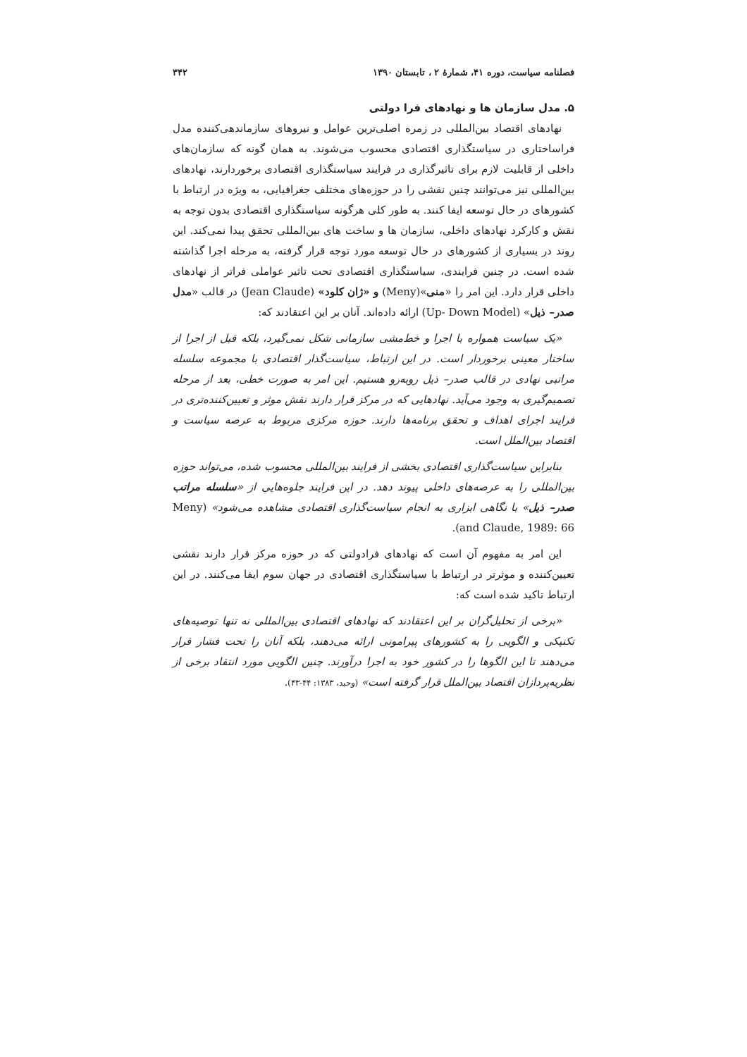فصلنامه سیاست، دوره ۴۱، شمارهٔ ۲ ، تابستان ۱۳۹۰ ۳۴۲
۵. مدل سازمان ها و نهادهای فرا دولتی
نهادهای اقتصاد بین‌المللی در زمره اصلی‌ترین عوامل و نیروهای سازماندهی‌کننده مدل فراساختاری در سیاستگذاری اقتصادی محسوب می‌شوند. به همان گونه که سازمان‌های داخلی از قابلیت لازم برای تاثیرگذاری در فرایند سیاستگذاری اقتصادی برخوردارند، نهادهای بین‌المللی نیز می‌توانند چنین نقشی را در حوزه‌های مختلف جغرافیایی، به ویژه در ارتباط با کشورهای در حال توسعه ایفا کنند. به طور کلی هرگونه سیاستگذاری اقتصادی بدون توجه به نقش و کارکرد نهادهای داخلی، سازمان ها و ساخت های بین‌المللی تحقق پیدا نمی‌کند. این روند در بسیاری از کشورهای در حال توسعه مورد توجه قرار گرفته، به مرحله اجرا گذاشته شده است. در چنین فرایندی، سیاستگذاری اقتصادی تحت تاثیر عواملی فراتر از نهادهای داخلی قرار دارد. این امر را «منی»(Meny) و «ژان کلود» (Jean Claude) در قالب «مدل صدر– ذیل» (Up- Down Model) ارائه داده‌اند. آنان بر این اعتقادند که:
«یک سیاست همواره با اجرا و خط‌مشی سازمانی شکل نمی‌گیرد، بلکه قبل از اجرا از ساختار معینی برخوردار است. در این ارتباط، سیاست‌گذار اقتصادی با مجموعه سلسله مراتبی نهادی در قالب صدر– ذیل روبه‌رو هستیم. این امر به صورت خطی، بعد از مرحله تصمیم‌گیری به وجود می‌آید. نهادهایی که در مرکز قرار دارند نقش موثر و تعیین‌کننده‌تری در فرایند اجرای اهداف و تحقق برنامه‌ها دارند. حوزه مرکزی مربوط به عرصه سیاست و اقتصاد بین‌الملل است.
بنابراین سیاست‌گذاری اقتصادی بخشی از فرایند بین‌المللی محسوب شده، می‌تواند حوزه بین‌المللی را به عرصه‌های داخلی پیوند دهد. در این فرایند جلوه‌هایی از «سلسله مراتب صدر– ذیل» با نگاهی ابزاری به انجام سیاست‌گذاری اقتصادی مشاهده می‌شود» (Meny and Claude, 1989: 66).
این امر به مفهوم آن است که نهادهای فرادولتی که در حوزه مرکز قرار دارند نقشی تعیین‌کننده و موثرتر در ارتباط با سیاستگذاری اقتصادی در جهان سوم ایفا می‌کنند. در این ارتباط تاکید شده است که:
«برخی از تحلیل‌گران بر این اعتقادند که نهادهای اقتصادی بین‌المللی نه تنها توصیه‌های تکنیکی و الگویی را به کشورهای پیرامونی ارائه می‌دهند، بلکه آنان را تحت فشار قرار می‌دهند تا این الگوها را در کشور خود به اجرا درآورند. چنین الگویی مورد انتقاد برخی از نظریه‌پردازان اقتصاد بین‌الملل قرار گرفته است» (وحید، ۱۳۸۳: ۴۴-۴۳).